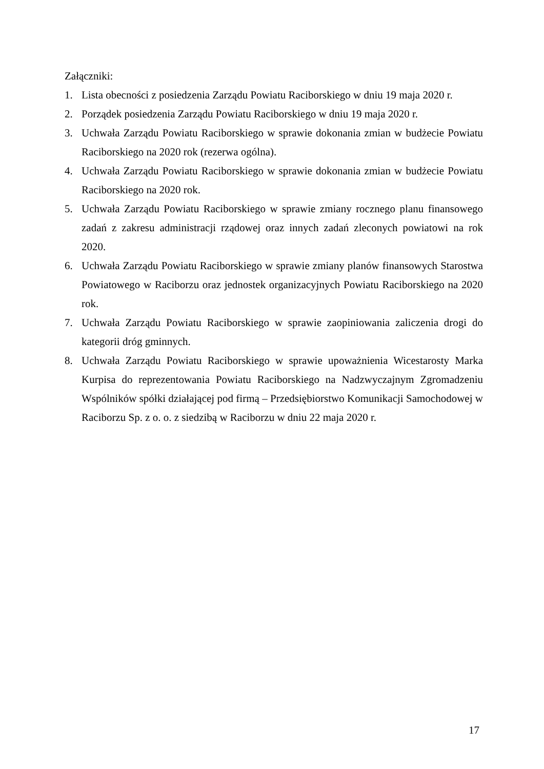Załączniki:
1. Lista obecności z posiedzenia Zarządu Powiatu Raciborskiego w dniu 19 maja 2020 r.
2. Porządek posiedzenia Zarządu Powiatu Raciborskiego w dniu 19 maja 2020 r.
3. Uchwała Zarządu Powiatu Raciborskiego w sprawie dokonania zmian w budżecie Powiatu Raciborskiego na 2020 rok (rezerwa ogólna).
4. Uchwała Zarządu Powiatu Raciborskiego w sprawie dokonania zmian w budżecie Powiatu Raciborskiego na 2020 rok.
5. Uchwała Zarządu Powiatu Raciborskiego w sprawie zmiany rocznego planu finansowego zadań z zakresu administracji rządowej oraz innych zadań zleconych powiatowi na rok 2020.
6. Uchwała Zarządu Powiatu Raciborskiego w sprawie zmiany planów finansowych Starostwa Powiatowego w Raciborzu oraz jednostek organizacyjnych Powiatu Raciborskiego na 2020 rok.
7. Uchwała Zarządu Powiatu Raciborskiego w sprawie zaopiniowania zaliczenia drogi do kategorii dróg gminnych.
8. Uchwała Zarządu Powiatu Raciborskiego w sprawie upoważnienia Wicestarosty Marka Kurpisa do reprezentowania Powiatu Raciborskiego na Nadzwyczajnym Zgromadzeniu Wspólników spółki działającej pod firmą – Przedsiębiorstwo Komunikacji Samochodowej w Raciborzu Sp. z o. o. z siedzibą w Raciborzu w dniu 22 maja 2020 r.
17